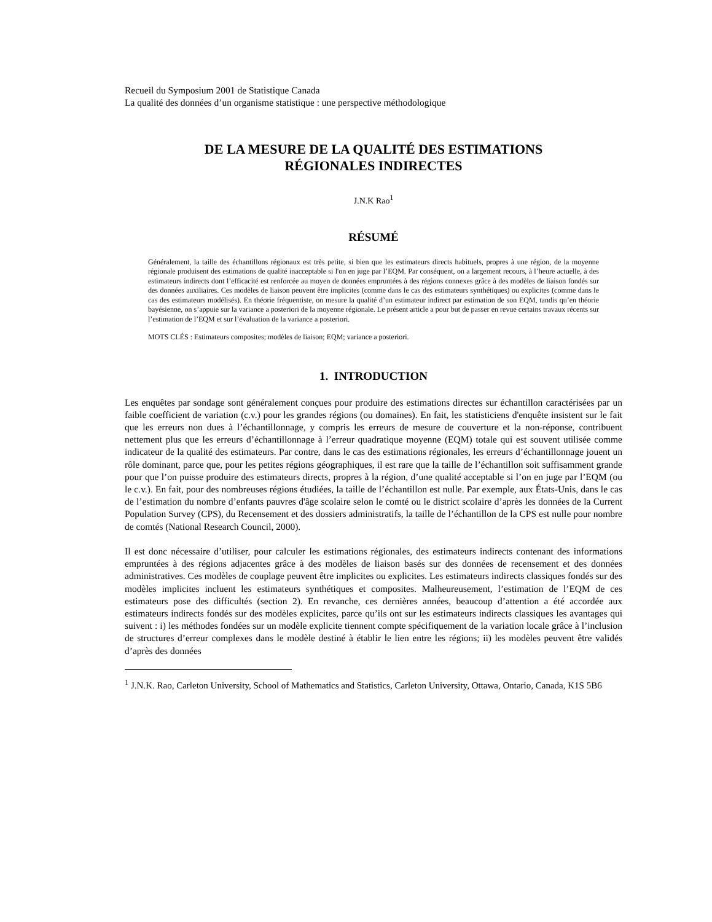Recueil du Symposium 2001 de Statistique Canada
La qualité des données d’un organisme statistique : une perspective méthodologique
DE LA MESURE DE LA QUALITÉ DES ESTIMATIONS
RÉGIONALES INDIRECTES
J.N.K Rao<sup>1</sup>
RÉSUMÉ
Généralement, la taille des échantillons régionaux est très petite, si bien que les estimateurs directs habituels, propres à une région, de la moyenne régionale produisent des estimations de qualité inacceptable si l'on en juge par l’EQM. Par conséquent, on a largement recours, à l’heure actuelle, à des estimateurs indirects dont l’efficacité est renforcée au moyen de données empruntées à des régions connexes grâce à des modèles de liaison fondés sur des données auxiliaires. Ces modèles de liaison peuvent être implicites (comme dans le cas des estimateurs synthétiques) ou explicites (comme dans le cas des estimateurs modélisés). En théorie fréquentiste, on mesure la qualité d’un estimateur indirect par estimation de son EQM, tandis qu’en théorie bayésienne, on s’appuie sur la variance a posteriori de la moyenne régionale. Le présent article a pour but de passer en revue certains travaux récents sur l’estimation de l’EQM et sur l’évaluation de la variance a posteriori.
MOTS CLÉS : Estimateurs composites; modèles de liaison; EQM; variance a posteriori.
1. INTRODUCTION
Les enquêtes par sondage sont généralement conçues pour produire des estimations directes sur échantillon caractérisées par un faible coefficient de variation (c.v.) pour les grandes régions (ou domaines). En fait, les statisticiens d'enquête insistent sur le fait que les erreurs non dues à l’échantillonnage, y compris les erreurs de mesure de couverture et la non-réponse, contribuent nettement plus que les erreurs d’échantillonnage à l’erreur quadratique moyenne (EQM) totale qui est souvent utilisée comme indicateur de la qualité des estimateurs. Par contre, dans le cas des estimations régionales, les erreurs d’échantillonnage jouent un rôle dominant, parce que, pour les petites régions géographiques, il est rare que la taille de l’échantillon soit suffisamment grande pour que l’on puisse produire des estimateurs directs, propres à la région, d’une qualité acceptable si l’on en juge par l’EQM (ou le c.v.). En fait, pour des nombreuses régions étudiées, la taille de l’échantillon est nulle. Par exemple, aux États-Unis, dans le cas de l’estimation du nombre d’enfants pauvres d'âge scolaire selon le comté ou le district scolaire d’après les données de la Current Population Survey (CPS), du Recensement et des dossiers administratifs, la taille de l’échantillon de la CPS est nulle pour nombre de comtés (National Research Council, 2000).
Il est donc nécessaire d’utiliser, pour calculer les estimations régionales, des estimateurs indirects contenant des informations empruntées à des régions adjacentes grâce à des modèles de liaison basés sur des données de recensement et des données administratives. Ces modèles de couplage peuvent être implicites ou explicites. Les estimateurs indirects classiques fondés sur des modèles implicites incluent les estimateurs synthétiques et composites. Malheureusement, l’estimation de l’EQM de ces estimateurs pose des difficultés (section 2). En revanche, ces dernières années, beaucoup d’attention a été accordée aux estimateurs indirects fondés sur des modèles explicites, parce qu’ils ont sur les estimateurs indirects classiques les avantages qui suivent : i) les méthodes fondées sur un modèle explicite tiennent compte spécifiquement de la variation locale grâce à l’inclusion de structures d’erreur complexes dans le modèle destiné à établir le lien entre les régions; ii) les modèles peuvent être validés d’après des données
<sup>1</sup> J.N.K. Rao, Carleton University, School of Mathematics and Statistics, Carleton University, Ottawa, Ontario, Canada, K1S 5B6